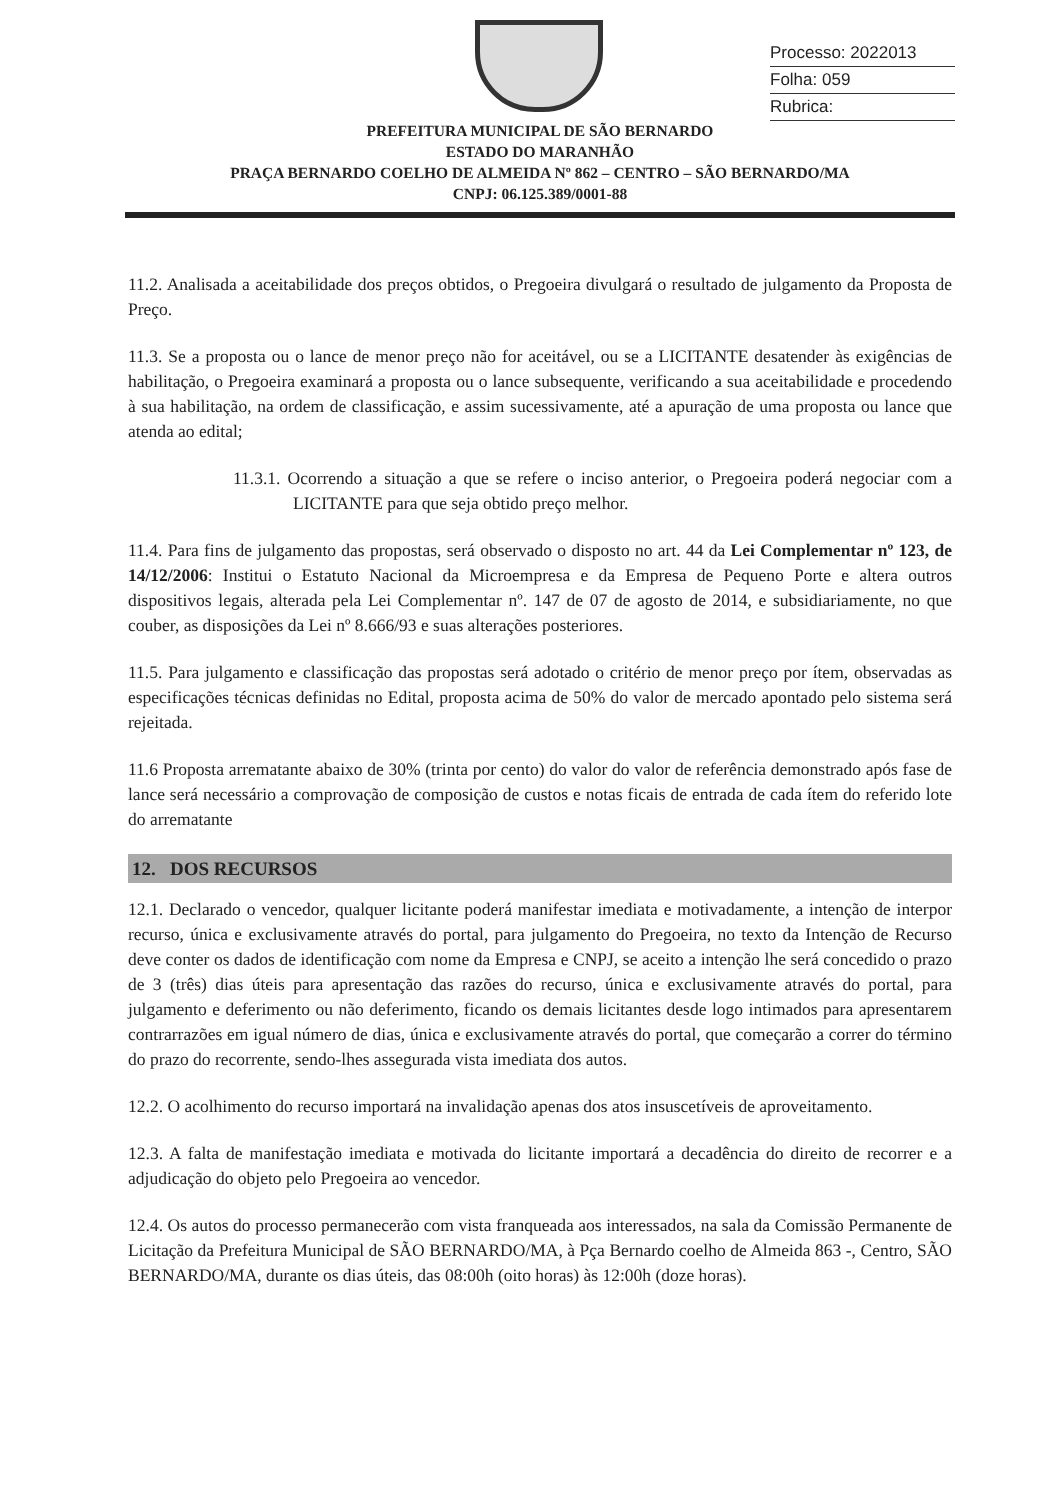Processo: 2022013
Folha: 059
Rubrica:
PREFEITURA MUNICIPAL DE SÃO BERNARDO
ESTADO DO MARANHÃO
PRAÇA BERNARDO COELHO DE ALMEIDA Nº 862 – CENTRO – SÃO BERNARDO/MA
CNPJ: 06.125.389/0001-88
11.2. Analisada a aceitabilidade dos preços obtidos, o Pregoeira divulgará o resultado de julgamento da Proposta de Preço.
11.3. Se a proposta ou o lance de menor preço não for aceitável, ou se a LICITANTE desatender às exigências de habilitação, o Pregoeira examinará a proposta ou o lance subsequente, verificando a sua aceitabilidade e procedendo à sua habilitação, na ordem de classificação, e assim sucessivamente, até a apuração de uma proposta ou lance que atenda ao edital;
11.3.1. Ocorrendo a situação a que se refere o inciso anterior, o Pregoeira poderá negociar com a LICITANTE para que seja obtido preço melhor.
11.4. Para fins de julgamento das propostas, será observado o disposto no art. 44 da Lei Complementar nº 123, de 14/12/2006: Institui o Estatuto Nacional da Microempresa e da Empresa de Pequeno Porte e altera outros dispositivos legais, alterada pela Lei Complementar nº. 147 de 07 de agosto de 2014, e subsidiariamente, no que couber, as disposições da Lei nº 8.666/93 e suas alterações posteriores.
11.5. Para julgamento e classificação das propostas será adotado o critério de menor preço por ítem, observadas as especificações técnicas definidas no Edital, proposta acima de 50% do valor de mercado apontado pelo sistema será rejeitada.
11.6 Proposta arrematante abaixo de 30% (trinta por cento) do valor do valor de referência demonstrado após fase de lance será necessário a comprovação de composição de custos e notas ficais de entrada de cada ítem do referido lote do arrematante
12. DOS RECURSOS
12.1. Declarado o vencedor, qualquer licitante poderá manifestar imediata e motivadamente, a intenção de interpor recurso, única e exclusivamente através do portal, para julgamento do Pregoeira, no texto da Intenção de Recurso deve conter os dados de identificação com nome da Empresa e CNPJ, se aceito a intenção lhe será concedido o prazo de 3 (três) dias úteis para apresentação das razões do recurso, única e exclusivamente através do portal, para julgamento e deferimento ou não deferimento, ficando os demais licitantes desde logo intimados para apresentarem contrarrazões em igual número de dias, única e exclusivamente através do portal, que começarão a correr do término do prazo do recorrente, sendo-lhes assegurada vista imediata dos autos.
12.2. O acolhimento do recurso importará na invalidação apenas dos atos insuscetíveis de aproveitamento.
12.3. A falta de manifestação imediata e motivada do licitante importará a decadência do direito de recorrer e a adjudicação do objeto pelo Pregoeira ao vencedor.
12.4. Os autos do processo permanecerão com vista franqueada aos interessados, na sala da Comissão Permanente de Licitação da Prefeitura Municipal de SÃO BERNARDO/MA, à Pça Bernardo coelho de Almeida 863 -, Centro, SÃO BERNARDO/MA, durante os dias úteis, das 08:00h (oito horas) às 12:00h (doze horas).